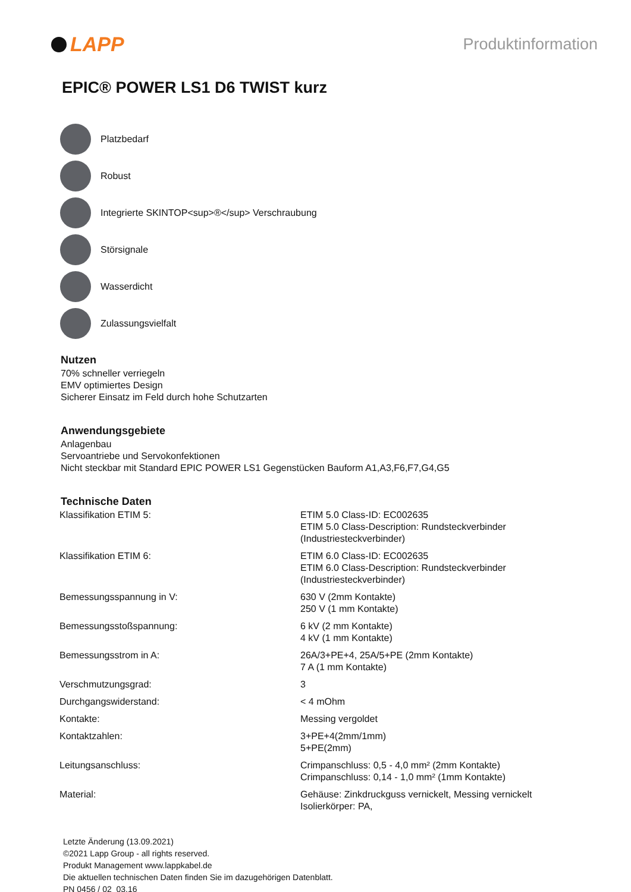LAPP
Produktinformation
EPIC® POWER LS1 D6 TWIST kurz
Platzbedarf
Robust
Integrierte SKINTOP<sup>®</sup> Verschraubung
Störsignale
Wasserdicht
Zulassungsvielfalt
Nutzen
70% schneller verriegeln
EMV optimiertes Design
Sicherer Einsatz im Feld durch hohe Schutzarten
Anwendungsgebiete
Anlagenbau
Servoantriebe und Servokonfektionen
Nicht steckbar mit Standard EPIC POWER LS1 Gegenstücken Bauform A1,A3,F6,F7,G4,G5
Technische Daten
| Klassifikation ETIM 5: | ETIM 5.0 Class-ID: EC002635 ETIM 5.0 Class-Description: Rundsteckverbinder (Industriesteckverbinder) |
| Klassifikation ETIM 6: | ETIM 6.0 Class-ID: EC002635 ETIM 6.0 Class-Description: Rundsteckverbinder (Industriesteckverbinder) |
| Bemessungsspannung in V: | 630 V (2mm Kontakte) 250 V (1 mm Kontakte) |
| Bemessungsstoßspannung: | 6 kV (2 mm Kontakte) 4 kV (1 mm Kontakte) |
| Bemessungsstrom in A: | 26A/3+PE+4, 25A/5+PE (2mm Kontakte) 7 A (1 mm Kontakte) |
| Verschmutzungsgrad: | 3 |
| Durchgangswiderstand: | < 4 mOhm |
| Kontakte: | Messing vergoldet |
| Kontaktzahlen: | 3+PE+4(2mm/1mm) 5+PE(2mm) |
| Leitungsanschluss: | Crimpanschluss: 0,5 - 4,0 mm² (2mm Kontakte) Crimpanschluss: 0,14 - 1,0 mm² (1mm Kontakte) |
| Material: | Gehäuse: Zinkdruckguss vernickelt, Messing vernickelt Isolierkörper: PA, |
Letzte Änderung (13.09.2021)
©2021 Lapp Group - all rights reserved.
Produkt Management www.lappkabel.de
Die aktuellen technischen Daten finden Sie im dazugehörigen Datenblatt.
PN 0456 / 02_03.16